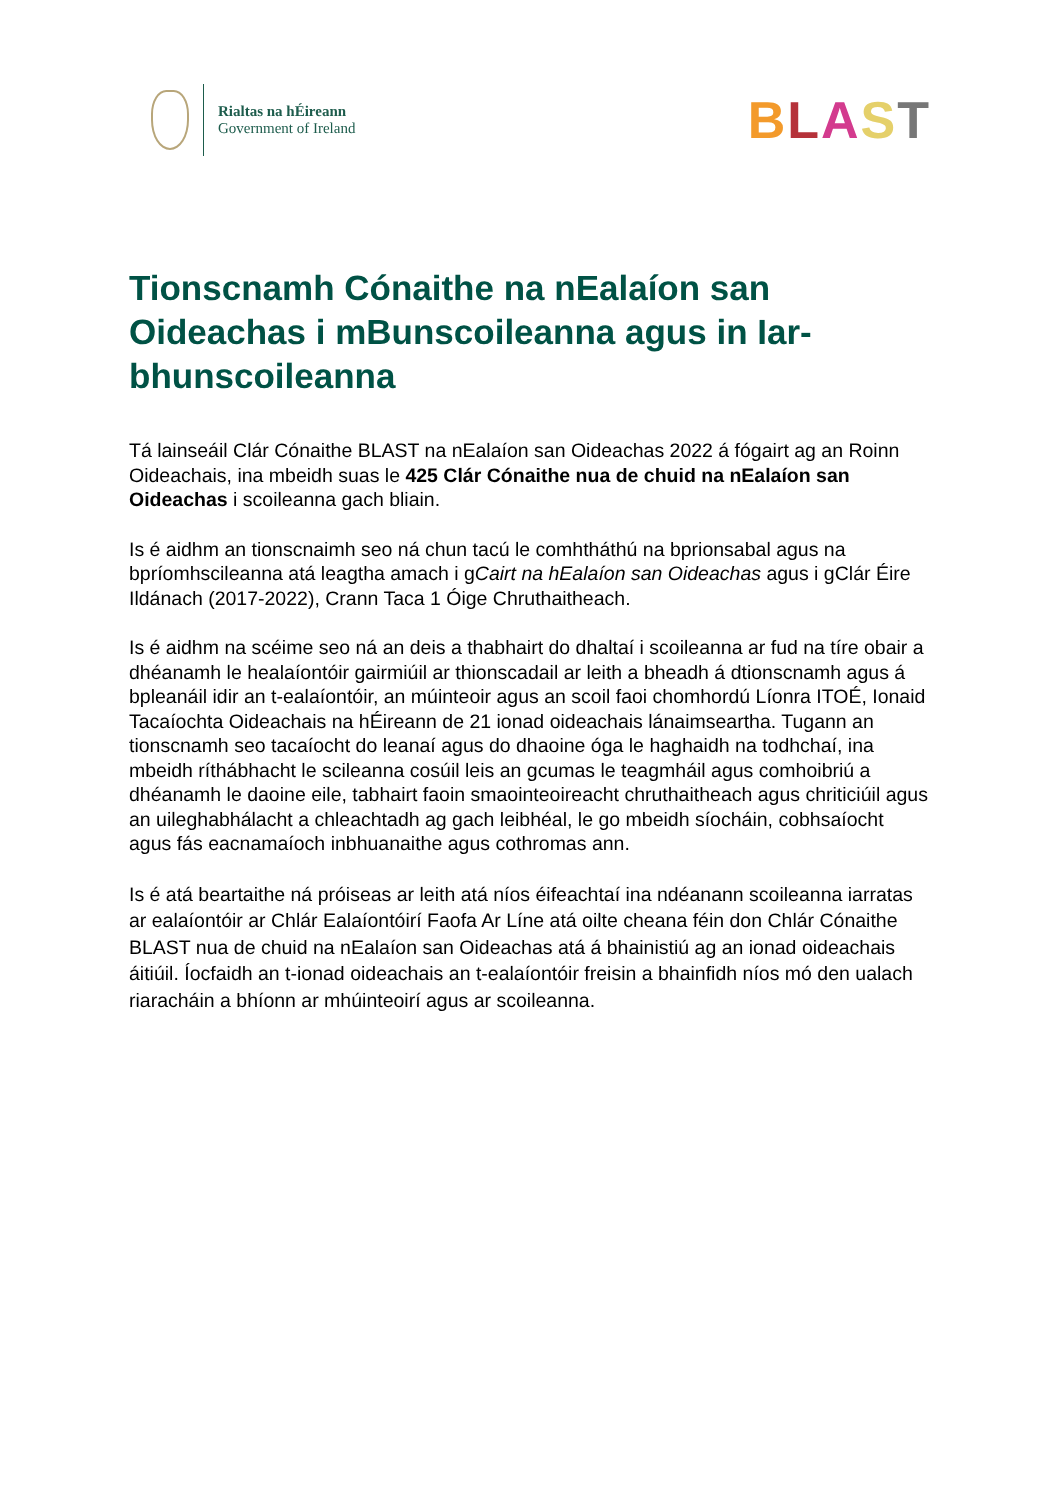Rialtas na hÉireann
Government of Ireland
BLAST
Tionscnamh Cónaithe na nEalaíon san Oideachas i mBunscoileanna agus in Iar-bhunscoileanna
Tá lainseáil Clár Cónaithe BLAST na nEalaíon san Oideachas 2022 á fógairt ag an Roinn Oideachais, ina mbeidh suas le 425 Clár Cónaithe nua de chuid na nEalaíon san Oideachas i scoileanna gach bliain.
Is é aidhm an tionscnaimh seo ná chun tacú le comhtháthú na bprionsabal agus na bpríomhscileanna atá leagtha amach i gCairt na hEalaíon san Oideachas agus i gClár Éire Ildánach (2017-2022), Crann Taca 1 Óige Chruthaitheach.
Is é aidhm na scéime seo ná an deis a thabhairt do dhaltaí i scoileanna ar fud na tíre obair a dhéanamh le healaíontóir gairmiúil ar thionscadail ar leith a bheadh á dtionscnamh agus á bpleanáil idir an t-ealaíontóir, an múinteoir agus an scoil faoi chomhordú Líonra ITOÉ, Ionaid Tacaíochta Oideachais na hÉireann de 21 ionad oideachais lánaimseartha. Tugann an tionscnamh seo tacaíocht do leanaí agus do dhaoine óga le haghaidh na todhchaí, ina mbeidh ríthábhacht le scileanna cosúil leis an gcumas le teagmháil agus comhoibriú a dhéanamh le daoine eile, tabhairt faoin smaointeoireacht chruthaitheach agus chriticiúil agus an uileghabhálacht a chleachtadh ag gach leibhéal, le go mbeidh síocháin, cobhsaíocht agus fás eacnamaíoch inbhuanaithe agus cothromas ann.
Is é atá beartaithe ná próiseas ar leith atá níos éifeachtaí ina ndéanann scoileanna iarratas ar ealaíontóir ar Chlár Ealaíontóirí Faofa Ar Líne atá oilte cheana féin don Chlár Cónaithe BLAST nua de chuid na nEalaíon san Oideachas atá á bhainistiú ag an ionad oideachais áitiúil. Íocfaidh an t-ionad oideachais an t-ealaíontóir freisin a bhainfidh níos mó den ualach riaracháin a bhíonn ar mhúinteoirí agus ar scoileanna.